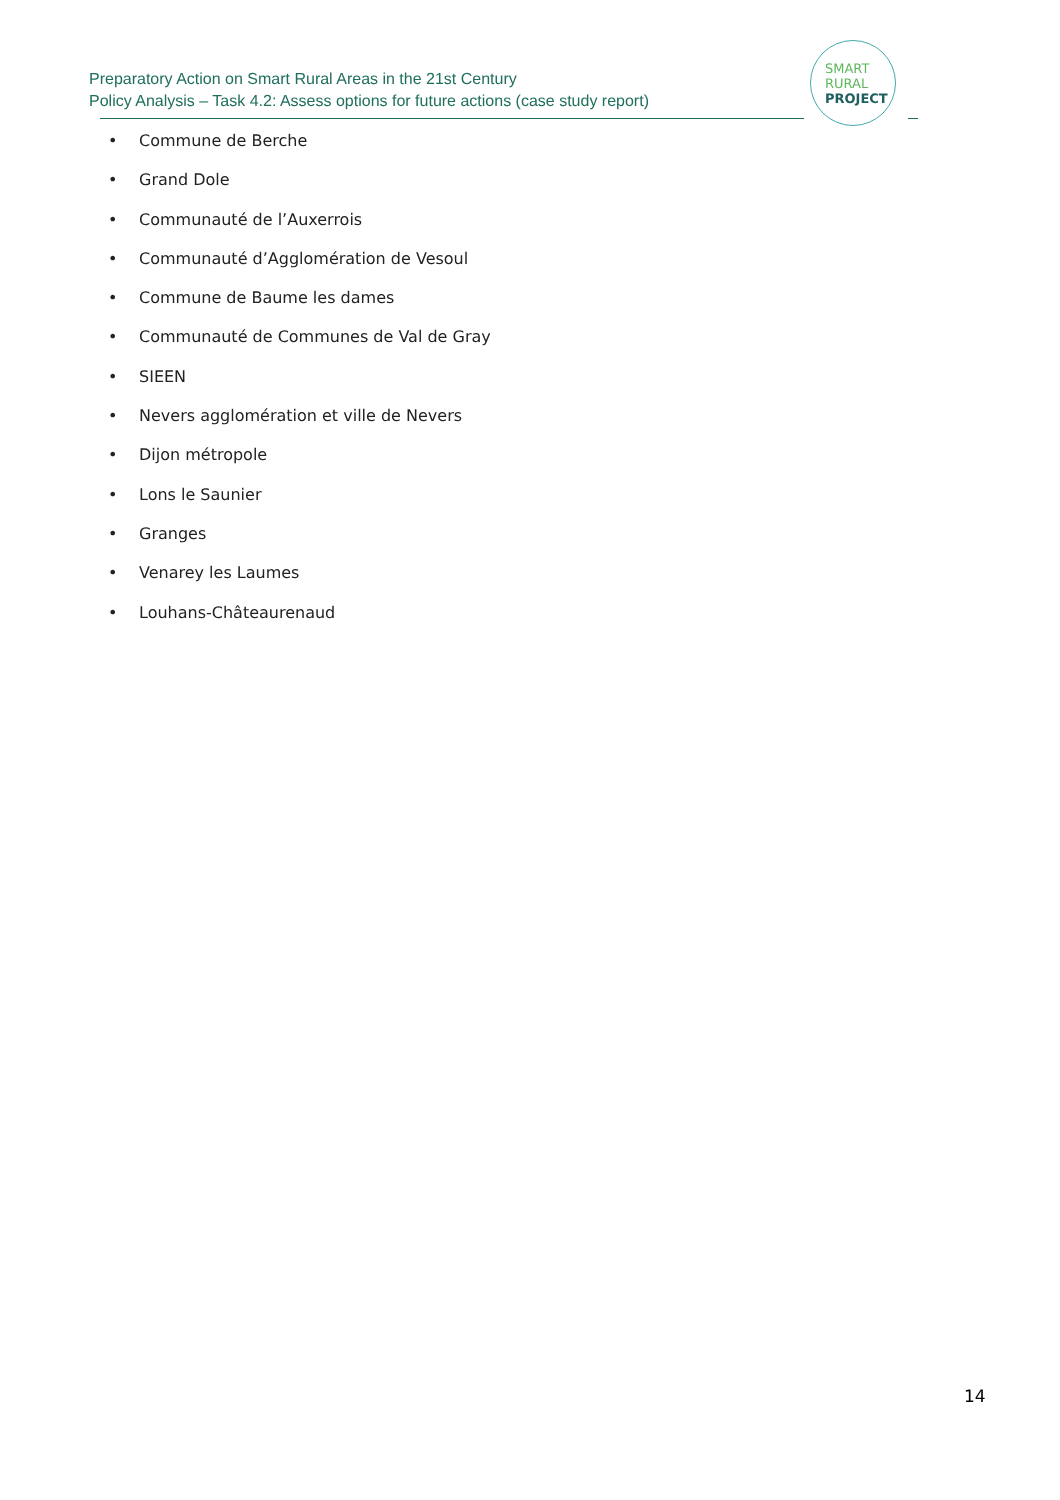Preparatory Action on Smart Rural Areas in the 21st Century
Policy Analysis – Task 4.2: Assess options for future actions (case study report)
SMART
RURAL
PROJECT
• Commune de Berche
• Grand Dole
• Communauté de l’Auxerrois
• Communauté d’Agglomération de Vesoul
• Commune de Baume les dames
• Communauté de Communes de Val de Gray
• SIEEN
• Nevers agglomération et ville de Nevers
• Dijon métropole
• Lons le Saunier
• Granges
• Venarey les Laumes
• Louhans-Châteaurenaud
14